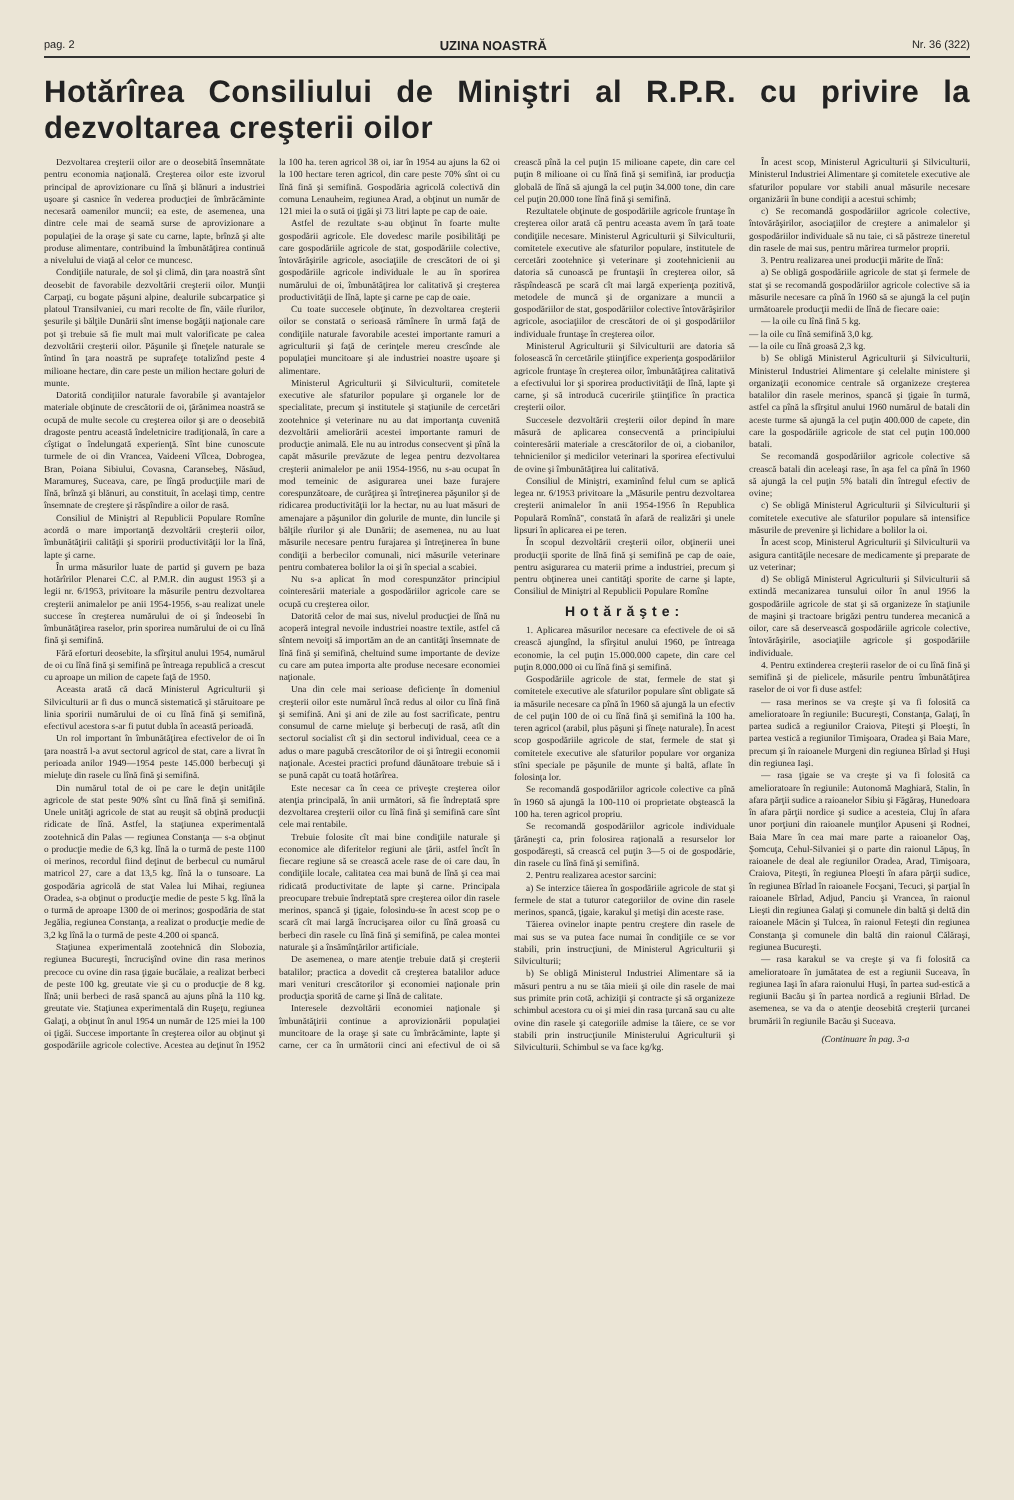pag. 2 UZINA NOASTRĂ Nr. 36 (322)
Hotărîrea Consiliului de Miniştri al R.P.R. cu privire la dezvoltarea creşterii oilor
Dezvoltarea creşterii oilor are o deosebită însemnătate pentru economia naţională. Creşterea oilor este izvorul principal de aprovizionare cu lînă şi blănuri a industriei uşoare şi casnice în vederea producţiei de îmbrăcăminte necesară oamenilor muncii; ea este, de asemenea, una dintre cele mai de seamă surse de aprovizionare a populaţiei de la oraşe şi sate cu carne, lapte, brînză şi alte produse alimentare, contribuind la îmbunătăţirea continuă a nivelului de viaţă al celor ce muncesc.
Condiţiile naturale, de sol şi climă, din ţara noastră sînt deosebit de favorabile dezvoltării creşterii oilor. Munţii Carpaţi, cu bogate păşuni alpine, dealurile subcarpatice şi platoul Transilvaniei, cu mari recolte de fîn, văile rîurilor, şesurile şi bălţile Dunării sînt imense bogăţii naţionale care pot şi trebuie să fie mult mai mult valorificate pe calea dezvoltării creşterii oilor. Păşunile şi fîneţele naturale se întind în ţara noastră pe suprafeţe totalizînd peste 4 milioane hectare, din care peste un milion hectare goluri de munte.
Datorită condiţiilor naturale favorabile şi avantajelor materiale obţinute de crescătorii de oi, ţărănimea noastră se ocupă de multe secole cu creşterea oilor şi are o deosebită dragoste pentru această îndeletnicire tradiţională, în care a cîştigat o îndelungată experienţă. Sînt bine cunoscute turmele de oi din Vrancea, Vaideeni Vîlcea, Dobrogea, Bran, Poiana Sibiului, Covasna, Caransebeş, Năsăud, Maramureş, Suceava, care, pe lîngă producţiile mari de lînă, brînză şi blănuri, au constituit, în acelaşi timp, centre însemnate de creştere şi răspîndire a oilor de rasă.
Consiliul de Miniştri al Republicii Populare Romîne acordă o mare importanţă dezvoltării creşterii oilor, îmbunătăţirii calităţii şi sporirii productivităţii lor la lînă, lapte şi carne.
În urma măsurilor luate de partid şi guvern pe baza hotărîrilor Plenarei C.C. al P.M.R. din august 1953 şi a legii nr. 6/1953, privitoare la măsurile pentru dezvoltarea creşterii animalelor pe anii 1954-1956, s-au realizat unele succese în creşterea numărului de oi şi îndeosebi în îmbunătăţirea raselor, prin sporirea numărului de oi cu lînă fină şi semifină.
Fără eforturi deosebite, la sfîrşitul anului 1954, numărul de oi cu lînă fină şi semifină pe întreaga republică a crescut cu aproape un milion de capete faţă de 1950.
Aceasta arată că dacă Ministerul Agriculturii şi Silviculturii ar fi dus o muncă sistematică şi stăruitoare pe linia sporirii numărului de oi cu lînă fină şi semifină, efectivul acestora s-ar fi putut dubla în această perioadă.
Un rol important în îmbunătăţirea efectivelor de oi în ţara noastră l-a avut sectorul agricol de stat, care a livrat în perioada anilor 1949—1954 peste 145.000 berbecuţi şi mieluţe din rasele cu lînă fină şi semifină.
Din numărul total de oi pe care le deţin unităţile agricole de stat peste 90% sînt cu lînă fină şi semifină. Unele unităţi agricole de stat au reuşit să obţină producţii ridicate de lînă. Astfel, la staţiunea experimentală zootehnică din Palas — regiunea Constanţa — s-a obţinut o producţie medie de 6,3 kg. lînă la o turmă de peste 1100 oi merinos, recordul fiind deţinut de berbecul cu numărul matricol 27, care a dat 13,5 kg. lînă la o tunsoare. La gospodăria agricolă de stat Valea lui Mihai, regiunea Oradea, s-a obţinut o producţie medie de peste 5 kg. lînă la o turmă de aproape 1300 de oi merinos; gospodăria de stat Jegălia, regiunea Constanţa, a realizat o producţie medie de 3,2 kg lînă la o turmă de peste 4.200 oi spancă.
Staţiunea experimentală zootehnică din Slobozia, regiunea Bucureşti, încrucişînd ovine din rasa merinos precoce cu ovine din rasa ţigaie bucălaie, a realizat berbeci de peste 100 kg. greutate vie şi cu o producţie de 8 kg. lînă; unii berbeci de rasă spancă au ajuns pînă la 110 kg. greutate vie. Staţiunea experimentală din Ruşeţu, regiunea Galaţi, a obţinut în anul 1954 un număr de 125 miei la 100 oi ţigăi. Succese importante în creşterea oilor au obţinut şi gospodăriile agricole colective. Acestea au deţinut în 1952 la 100 ha. teren agricol 38 oi, iar în 1954 au ajuns la 62 oi la 100 hectare teren agricol, din care peste 70% sînt oi cu lînă fină şi semifină. Gospodăria agricolă colectivă din comuna Lenauheim, regiunea Arad, a obţinut un număr de 121 miei la o sută oi ţigăi şi 73 litri lapte pe cap de oaie.
Astfel de rezultate s-au obţinut în foarte multe gospodării agricole. Ele dovedesc marile posibilităţi pe care gospodăriile agricole de stat, gospodăriile colective, întovărăşirile agricole, asociaţiile de crescători de oi şi gospodăriile agricole individuale le au în sporirea numărului de oi, îmbunătăţirea lor calitativă şi creşterea productivităţii de lînă, lapte şi carne pe cap de oaie.
Cu toate succesele obţinute, în dezvoltarea creşterii oilor se constată o serioasă rămînere în urmă faţă de condiţiile naturale favorabile acestei importante ramuri a agriculturii şi faţă de cerinţele mereu crescînde ale populaţiei muncitoare şi ale industriei noastre uşoare şi alimentare.
Ministerul Agriculturii şi Silviculturii, comitetele executive ale sfaturilor populare şi organele lor de specialitate, precum şi institutele şi staţiunile de cercetări zootehnice şi veterinare nu au dat importanţa cuvenită dezvoltării ameliorării acestei importante ramuri de producţie animală. Ele nu au introdus consecvent şi pînă la capăt măsurile prevăzute de legea pentru dezvoltarea creşterii animalelor pe anii 1954-1956, nu s-au ocupat în mod temeinic de asigurarea unei baze furajere corespunzătoare, de curăţirea şi întreţinerea păşunilor şi de ridicarea productivităţii lor la hectar, nu au luat măsuri de amenajare a păşunilor din golurile de munte, din luncile şi bălţile rîurilor şi ale Dunării; de asemenea, nu au luat măsurile necesare pentru furajarea şi întreţinerea în bune condiţii a berbecilor comunali, nici măsurile veterinare pentru combaterea bolilor la oi şi în special a scabiei.
Nu s-a aplicat în mod corespunzător principiul cointeresării materiale a gospodăriilor agricole care se ocupă cu creşterea oilor.
Datorită celor de mai sus, nivelul producţiei de lînă nu acoperă integral nevoile industriei noastre textile, astfel că sîntem nevoiţi să importăm an de an cantităţi însemnate de lînă fină şi semifină, cheltuind sume importante de devize cu care am putea importa alte produse necesare economiei naţionale.
Una din cele mai serioase deficienţe în domeniul creşterii oilor este numărul încă redus al oilor cu lînă fină şi semifină. Ani şi ani de zile au fost sacrificate, pentru consumul de carne mieluţe şi berbecuţi de rasă, atît din sectorul socialist cît şi din sectorul individual, ceea ce a adus o mare pagubă crescătorilor de oi şi întregii economii naţionale. Acestei practici profund dăunătoare trebuie să i se pună capăt cu toată hotărîrea.
Este necesar ca în ceea ce priveşte creşterea oilor atenţia principală, în anii următori, să fie îndreptată spre dezvoltarea creşterii oilor cu lînă fină şi semifină care sînt cele mai rentabile.
Trebuie folosite cît mai bine condiţiile naturale şi economice ale diferitelor regiuni ale ţării, astfel încît în fiecare regiune să se crească acele rase de oi care dau, în condiţiile locale, calitatea cea mai bună de lînă şi cea mai ridicată productivitate de lapte şi carne. Principala preocupare trebuie îndreptată spre creşterea oilor din rasele merinos, spancă şi ţigaie, folosindu-se în acest scop pe o scară cît mai largă încrucişarea oilor cu lînă groasă cu berbeci din rasele cu lînă fină şi semifină, pe calea montei naturale şi a însămînţărilor artificiale.
De asemenea, o mare atenţie trebuie dată şi creşterii batalilor; practica a dovedit că creşterea batalilor aduce mari venituri crescătorilor şi economiei naţionale prin producţia sporită de carne şi lînă de calitate.
Interesele dezvoltării economiei naţionale şi îmbunătăţirii continue a aprovizionării populaţiei muncitoare de la oraşe şi sate cu îmbrăcăminte, lapte şi carne, cer ca în următorii cinci ani efectivul de oi să crească pînă la cel puţin 15 milioane capete, din care cel puţin 8 milioane oi cu lînă fină şi semifină, iar producţia globală de lînă să ajungă la cel puţin 34.000 tone, din care cel puţin 20.000 tone lînă fină şi semifină.
Rezultatele obţinute de gospodăriile agricole fruntaşe în creşterea oilor arată că pentru aceasta avem în ţară toate condiţiile necesare. Ministerul Agriculturii şi Silviculturii, comitetele executive ale sfaturilor populare, institutele de cercetări zootehnice şi veterinare şi zootehnicienii au datoria să cunoască pe fruntaşii în creşterea oilor, să răspîndească pe scară cît mai largă experienţa pozitivă, metodele de muncă şi de organizare a muncii a gospodăriilor de stat, gospodăriilor colective întovărăşirilor agricole, asociaţiilor de crescători de oi şi gospodăriilor individuale fruntaşe în creşterea oilor.
Ministerul Agriculturii şi Silviculturii are datoria să folosească în cercetările ştiinţifice experienţa gospodăriilor agricole fruntaşe în creşterea oilor, îmbunătăţirea calitativă a efectivului lor şi sporirea productivităţii de lînă, lapte şi carne, şi să introducă cuceririle ştiinţifice în practica creşterii oilor.
Succesele dezvoltării creşterii oilor depind în mare măsură de aplicarea consecventă a principiului cointeresării materiale a crescătorilor de oi, a ciobanilor, tehnicienilor şi medicilor veterinari la sporirea efectivului de ovine şi îmbunătăţirea lui calitativă.
Consiliul de Miniştri, examinînd felul cum se aplică legea nr. 6/1953 privitoare la „Măsurile pentru dezvoltarea creşterii animalelor în anii 1954-1956 în Republica Populară Romînă", constată în afară de realizări şi unele lipsuri în aplicarea ei pe teren.
În scopul dezvoltării creşterii oilor, obţinerii unei producţii sporite de lînă fină şi semifină pe cap de oaie, pentru asigurarea cu materii prime a industriei, precum şi pentru obţinerea unei cantităţi sporite de carne şi lapte, Consiliul de Miniştri al Republicii Populare Romîne
Hotărăşte:
1. Aplicarea măsurilor necesare ca efectivele de oi să crească ajungînd, la sfîrşitul anului 1960, pe întreaga economie, la cel puţin 15.000.000 capete, din care cel puţin 8.000.000 oi cu lînă fină şi semifină.
Gospodăriile agricole de stat, fermele de stat şi comitetele executive ale sfaturilor populare sînt obligate să ia măsurile necesare ca pînă în 1960 să ajungă la un efectiv de cel puţin 100 de oi cu lînă fină şi semifină la 100 ha. teren agricol (arabil, plus păşuni şi fîneţe naturale). În acest scop gospodăriile agricole de stat, fermele de stat şi comitetele executive ale sfaturilor populare vor organiza stîni speciale pe păşunile de munte şi baltă, aflate în folosinţa lor.
Se recomandă gospodăriilor agricole colective ca pînă în 1960 să ajungă la 100-110 oi proprietate obştească la 100 ha. teren agricol propriu.
Se recomandă gospodăriilor agricole individuale ţărăneşti ca, prin folosirea raţională a resurselor lor gospodăreşti, să crească cel puţin 3—5 oi de gospodărie, din rasele cu lînă fină şi semifină.
2. Pentru realizarea acestor sarcini:
a) Se interzice tăierea în gospodăriile agricole de stat şi fermele de stat a tuturor categoriilor de ovine din rasele merinos, spancă, ţigaie, karakul şi metişi din aceste rase.
Tăierea ovinelor inapte pentru creştere din rasele de mai sus se va putea face numai în condiţiile ce se vor stabili, prin instrucţiuni, de Ministerul Agriculturii şi Silviculturii;
b) Se obligă Ministerul Industriei Alimentare să ia măsuri pentru a nu se tăia mieii şi oile din rasele de mai sus primite prin cotă, achiziţii şi contracte şi să organizeze schimbul acestora cu oi şi miei din rasa ţurcană sau cu alte ovine din rasele şi categoriile admise la tăiere, ce se vor stabili prin instrucţiunile Ministerului Agriculturii şi Silviculturii. Schimbul se va face kg/kg.
În acest scop, Ministerul Agriculturii şi Silviculturii, Ministerul Industriei Alimentare şi comitetele executive ale sfaturilor populare vor stabili anual măsurile necesare organizării în bune condiţii a acestui schimb;
c) Se recomandă gospodăriilor agricole colective, întovărăşirilor, asociaţiilor de creştere a animalelor şi gospodăriilor individuale să nu taie, ci să păstreze tineretul din rasele de mai sus, pentru mărirea turmelor proprii.
3. Pentru realizarea unei producţii mărite de lînă:
a) Se obligă gospodăriile agricole de stat şi fermele de stat şi se recomandă gospodăriilor agricole colective să ia măsurile necesare ca pînă în 1960 să se ajungă la cel puţin următoarele producţii medii de lînă de fiecare oaie:
— la oile cu lînă fină 5 kg.
— la oile cu lînă semifină 3,0 kg.
— la oile cu lînă groasă 2,3 kg.
b) Se obligă Ministerul Agriculturii şi Silviculturii, Ministerul Industriei Alimentare şi celelalte ministere şi organizaţii economice centrale să organizeze creşterea batalilor din rasele merinos, spancă şi ţigaie în turmă, astfel ca pînă la sfîrşitul anului 1960 numărul de batali din aceste turme să ajungă la cel puţin 400.000 de capete, din care la gospodăriile agricole de stat cel puţin 100.000 batali.
Se recomandă gospodăriilor agricole colective să crească batali din aceleaşi rase, în aşa fel ca pînă în 1960 să ajungă la cel puţin 5% batali din întregul efectiv de ovine;
c) Se obligă Ministerul Agriculturii şi Silviculturii şi comitetele executive ale sfaturilor populare să intensifice măsurile de prevenire şi lichidare a bolilor la oi.
În acest scop, Ministerul Agriculturii şi Silviculturii va asigura cantităţile necesare de medicamente şi preparate de uz veterinar;
d) Se obligă Ministerul Agriculturii şi Silviculturii să extindă mecanizarea tunsului oilor în anul 1956 la gospodăriile agricole de stat şi să organizeze în staţiunile de maşini şi tractoare brigăzi pentru tunderea mecanică a oilor, care să deservească gospodăriile agricole colective, întovărăşirile, asociaţiile agricole şi gospodăriile individuale.
4. Pentru extinderea creşterii raselor de oi cu lînă fină şi semifină şi de pielicele, măsurile pentru îmbunătăţirea raselor de oi vor fi duse astfel:
— rasa merinos se va creşte şi va fi folosită ca amelioratoare în regiunile: Bucureşti, Constanţa, Galaţi, în partea sudică a regiunilor Craiova, Piteşti şi Ploeşti, în partea vestică a regiunilor Timişoara, Oradea şi Baia Mare, precum şi în raioanele Murgeni din regiunea Bîrlad şi Huşi din regiunea Iaşi.
— rasa ţigaie se va creşte şi va fi folosită ca amelioratoare în regiunile: Autonomă Maghiară, Stalin, în afara părţii sudice a raioanelor Sibiu şi Făgăraş, Hunedoara în afara părţii nordice şi sudice a acesteia, Cluj în afara unor porţiuni din raioanele munţilor Apuseni şi Rodnei, Baia Mare în cea mai mare parte a raioanelor Oaş, Şomcuţa, Cehul-Silvaniei şi o parte din raionul Lăpuş, în raioanele de deal ale regiunilor Oradea, Arad, Timişoara, Craiova, Piteşti, în regiunea Ploeşti în afara părţii sudice, în regiunea Bîrlad în raioanele Focşani, Tecuci, şi parţial în raioanele Bîrlad, Adjud, Panciu şi Vrancea, în raionul Lieşti din regiunea Galaţi şi comunele din baltă şi deltă din raioanele Măcin şi Tulcea, în raionul Feteşti din regiunea Constanţa şi comunele din baltă din raionul Călăraşi, regiunea Bucureşti.
— rasa karakul se va creşte şi va fi folosită ca amelioratoare în jumătatea de est a regiunii Suceava, în regiunea Iaşi în afara raionului Huşi, în partea sud-estică a regiunii Bacău şi în partea nordică a regiunii Bîrlad. De asemenea, se va da o atenţie deosebită creşterii ţurcanei brumării în regiunile Bacău şi Suceava.
(Continuare în pag. 3-a